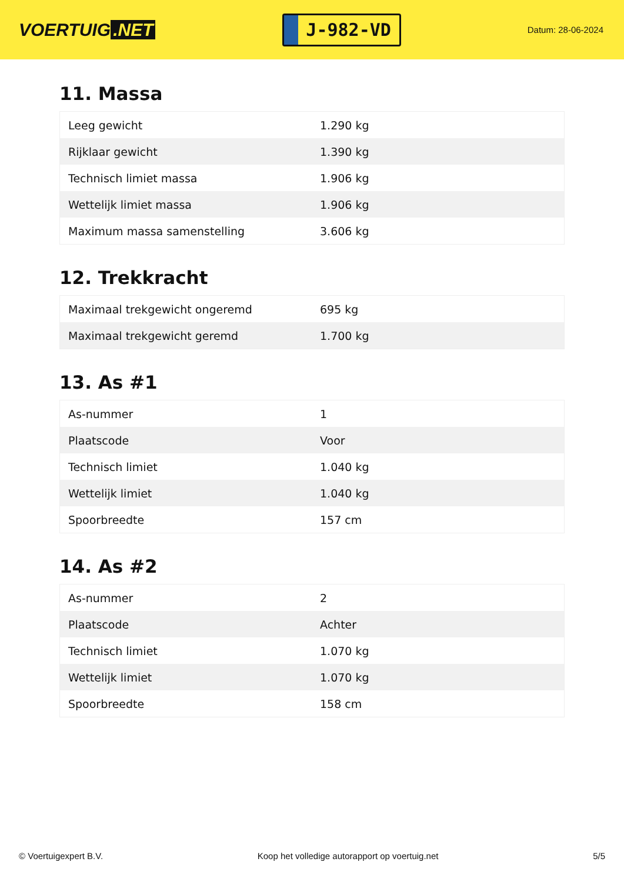VOERTUIG.NET
J-982-VD
Datum: 28-06-2024
11. Massa
| Leeg gewicht | 1.290 kg |
| Rijklaar gewicht | 1.390 kg |
| Technisch limiet massa | 1.906 kg |
| Wettelijk limiet massa | 1.906 kg |
| Maximum massa samenstelling | 3.606 kg |
12. Trekkracht
| Maximaal trekgewicht ongeremd | 695 kg |
| Maximaal trekgewicht geremd | 1.700 kg |
13. As #1
| As-nummer | 1 |
| Plaatscode | Voor |
| Technisch limiet | 1.040 kg |
| Wettelijk limiet | 1.040 kg |
| Spoorbreedte | 157 cm |
14. As #2
| As-nummer | 2 |
| Plaatscode | Achter |
| Technisch limiet | 1.070 kg |
| Wettelijk limiet | 1.070 kg |
| Spoorbreedte | 158 cm |
© Voertuigexpert B.V. Koop het volledige autorapport op voertuig.net 5/5